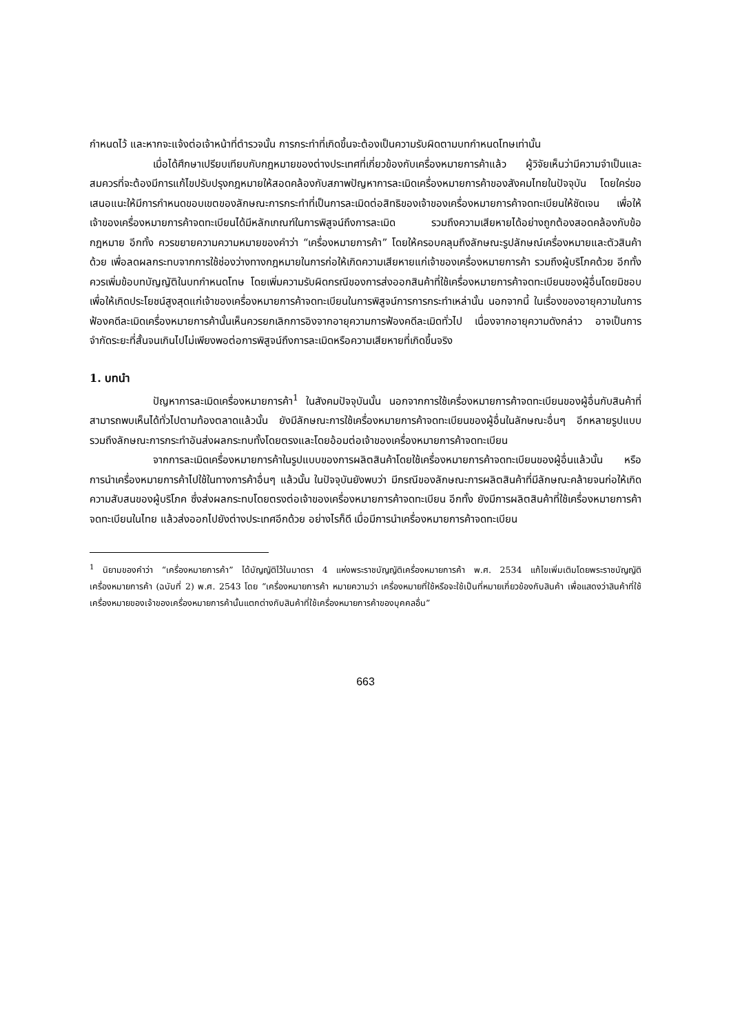กำหนดไว้ และหากจะแจ้งต่อเจ้าหน้าที่ตำรวจนั้น การกระทำที่เกิดขึ้นจะต้องเป็นความรับผิดตามบทกำหนดโทษเท่านั้น
เมื่อได้ศึกษาเปรียบเทียบกับกฎหมายของต่างประเทศที่เกี่ยวข้องกับเครื่องหมายการค้าแล้ว ผู้วิจัยเห็นว่ามีความจำเป็นและสมควรที่จะต้องมีการแก้ไขปรับปรุงกฎหมายให้สอดคล้องกับสภาพปัญหาการละเมิดเครื่องหมายการค้าของสังคมไทยในปัจจุบัน โดยใคร่ขอเสนอแนะให้มีการกำหนดขอบเขตของลักษณะการกระทำที่เป็นการละเมิดต่อสิทธิของเจ้าของเครื่องหมายการค้าจดทะเบียนให้ชัดเจน เพื่อให้เจ้าของเครื่องหมายการค้าจดทะเบียนได้มีหลักเกณฑ์ในการพิสูจน์ถึงการละเมิด รวมถึงความเสียหายได้อย่างถูกต้องสอดคล้องกับข้อกฎหมาย อีกทั้ง ควรขยายความความหมายของคำว่า “เครื่องหมายการค้า” โดยให้ครอบคลุมถึงลักษณะรูปลักษณ์เครื่องหมายและตัวสินค้าด้วย เพื่อลดผลกระทบจากการใช้ช่องว่างทางกฎหมายในการก่อให้เกิดความเสียหายแก่เจ้าของเครื่องหมายการค้า รวมถึงผู้บริโภคด้วย อีกทั้ง ควรเพิ่มข้อบทบัญญัติในบทกำหนดโทษ โดยเพิ่มความรับผิดกรณีของการส่งออกสินค้าที่ใช้เครื่องหมายการค้าจดทะเบียนของผู้อื่นโดยมิชอบ เพื่อให้เกิดประโยชน์สูงสุดแก่เจ้าของเครื่องหมายการค้าจดทะเบียนในการพิสูจน์การการกระทำเหล่านั้น นอกจากนี้ ในเรื่องของอายุความในการฟ้องคดีละเมิดเครื่องหมายการค้านั้นเห็นควรยกเลิกการอิงจากอายุความการฟ้องคดีละเมิดทั่วไป เนื่องจากอายุความดังกล่าว อาจเป็นการจำกัดระยะที่สั้นจนเกินไปไม่เพียงพอต่อการพิสูจน์ถึงการละเมิดหรือความเสียหายที่เกิดขึ้นจริง
1. บทนำ
ปัญหาการละเมิดเครื่องหมายการค้า<sup>1</sup> ในสังคมปัจจุบันนั้น นอกจากการใช้เครื่องหมายการค้าจดทะเบียนของผู้อื่นกับสินค้าที่สามารถพบเห็นได้ทั่วไปตามท้องตลาดแล้วนั้น ยังมีลักษณะการใช้เครื่องหมายการค้าจดทะเบียนของผู้อื่นในลักษณะอื่นๆ อีกหลายรูปแบบ รวมถึงลักษณะการกระทำอันส่งผลกระทบทั้งโดยตรงและโดยอ้อมต่อเจ้าของเครื่องหมายการค้าจดทะเบียน
จากการละเมิดเครื่องหมายการค้าในรูปแบบของการผลิตสินค้าโดยใช้เครื่องหมายการค้าจดทะเบียนของผู้อื่นแล้วนั้น หรือการนำเครื่องหมายการค้าไปใช้ในทางการค้าอื่นๆ แล้วนั้น ในปัจจุบันยังพบว่า มีกรณีของลักษณะการผลิตสินค้าที่มีลักษณะคล้ายจนก่อให้เกิดความสับสนของผู้บริโภค ซึ่งส่งผลกระทบโดยตรงต่อเจ้าของเครื่องหมายการค้าจดทะเบียน อีกทั้ง ยังมีการผลิตสินค้าที่ใช้เครื่องหมายการค้าจดทะเบียนในไทย แล้วส่งออกไปยังต่างประเทศอีกด้วย อย่างไรก็ดี เมื่อมีการนำเครื่องหมายการค้าจดทะเบียน
<sup>1</sup> นิยามของคำว่า “เครื่องหมายการค้า” ได้บัญญัติไว้ในมาตรา 4 แห่งพระราชบัญญัติเครื่องหมายการค้า พ.ศ. 2534 แก้ไขเพิ่มเติมโดยพระราชบัญญัติเครื่องหมายการค้า (ฉบับที่ 2) พ.ศ. 2543 โดย “เครื่องหมายการค้า หมายความว่า เครื่องหมายที่ใช้หรือจะใช้เป็นที่หมายเกี่ยวข้องกับสินค้า เพื่อแสดงว่าสินค้าที่ใช้เครื่องหมายของเจ้าของเครื่องหมายการค้านั้นแตกต่างกับสินค้าที่ใช้เครื่องหมายการค้าของบุคคลอื่น”
663